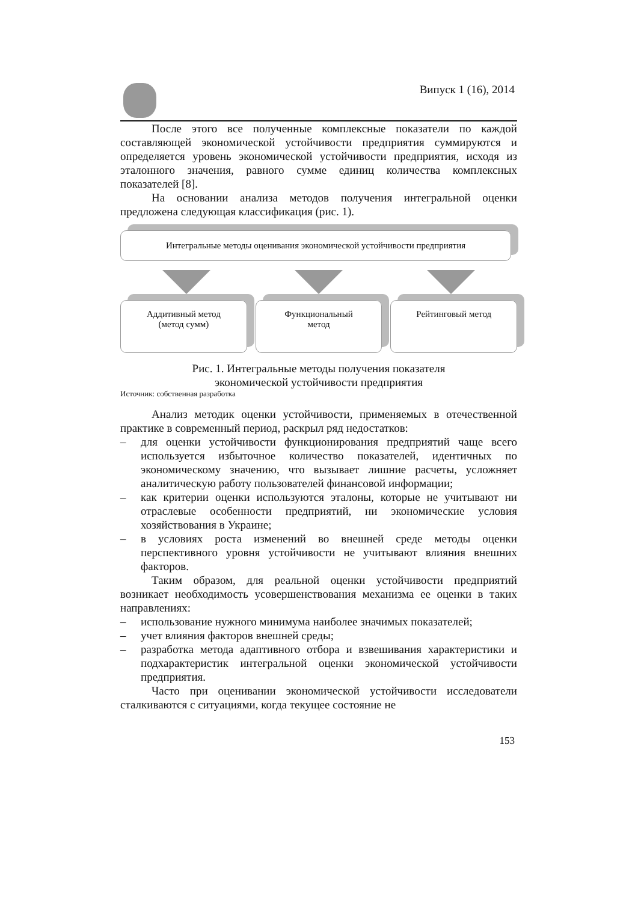Випуск 1 (16), 2014
После этого все полученные комплексные показатели по каждой составляющей экономической устойчивости предприятия суммируются и определяется уровень экономической устойчивости предприятия, исходя из эталонного значения, равного сумме единиц количества комплексных показателей [8].
На основании анализа методов получения интегральной оценки предложена следующая классификация (рис. 1).
Интегральные методы оценивания экономической устойчивости предприятия
Аддитивный метод
(метод сумм)
Функциональный
метод
Рейтинговый метод
Рис. 1. Интегральные методы получения показателя
экономической устойчивости предприятия
Источник: собственная разработка
Анализ методик оценки устойчивости, применяемых в отечественной практике в современный период, раскрыл ряд недостатков:
– для оценки устойчивости функционирования предприятий чаще всего используется избыточное количество показателей, идентичных по экономическому значению, что вызывает лишние расчеты, усложняет аналитическую работу пользователей финансовой информации;
– как критерии оценки используются эталоны, которые не учитывают ни отраслевые особенности предприятий, ни экономические условия хозяйствования в Украине;
– в условиях роста изменений во внешней среде методы оценки перспективного уровня устойчивости не учитывают влияния внешних факторов.
Таким образом, для реальной оценки устойчивости предприятий возникает необходимость усовершенствования механизма ее оценки в таких направлениях:
– использование нужного минимума наиболее значимых показателей;
– учет влияния факторов внешней среды;
– разработка метода адаптивного отбора и взвешивания характеристики и подхарактеристик интегральной оценки экономической устойчивости предприятия.
Часто при оценивании экономической устойчивости исследователи сталкиваются с ситуациями, когда текущее состояние не
153